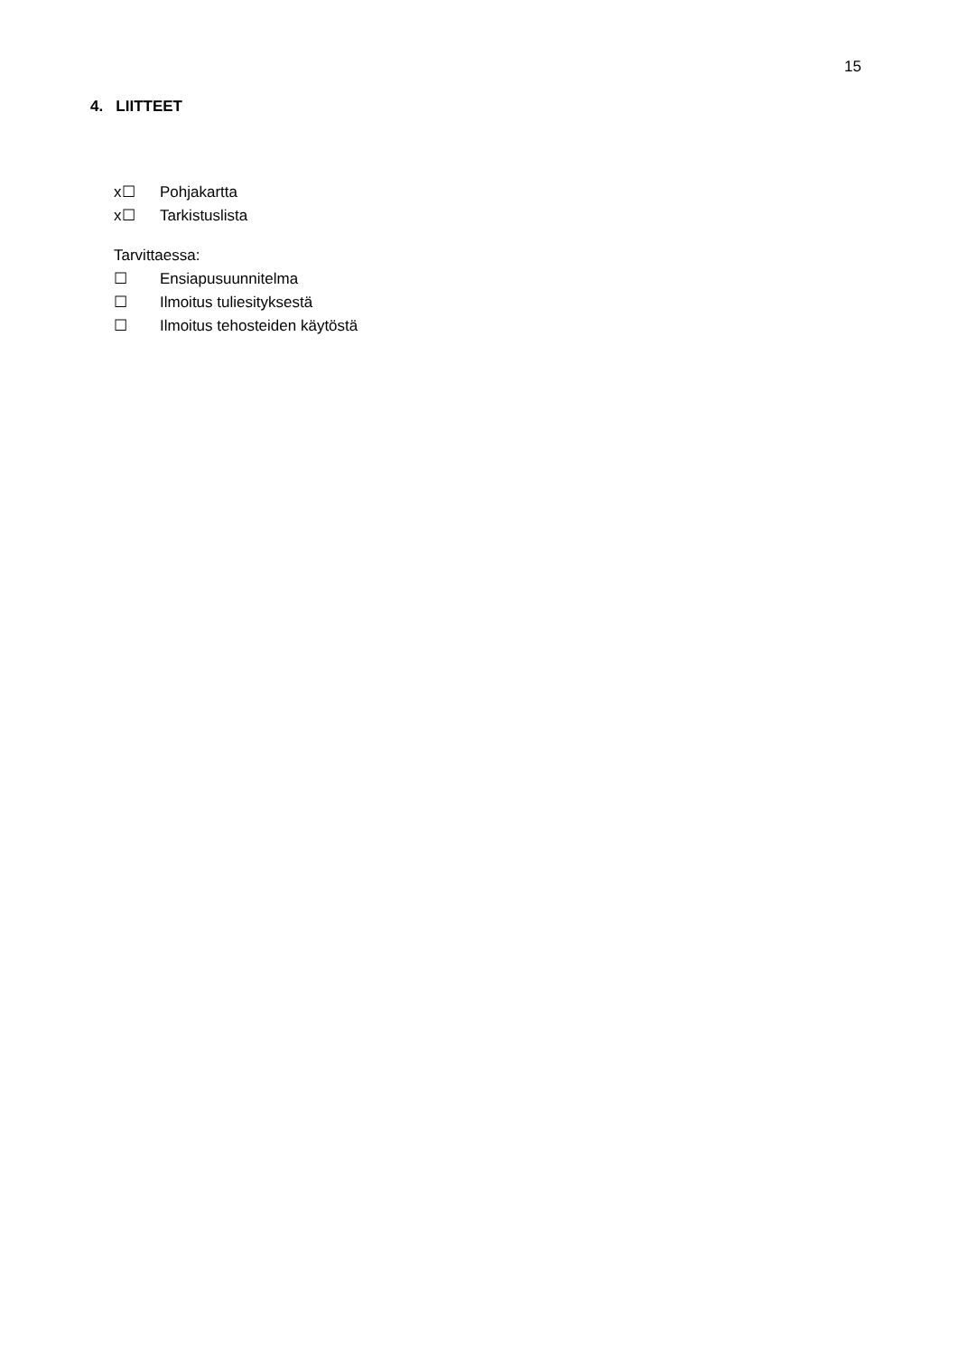15
4. LIITTEET
x☐ Pohjakartta
x☐ Tarkistuslista
Tarvittaessa:
☐ Ensiapusuunnitelma
☐ Ilmoitus tuliesityksestä
☐ Ilmoitus tehosteiden käytöstä